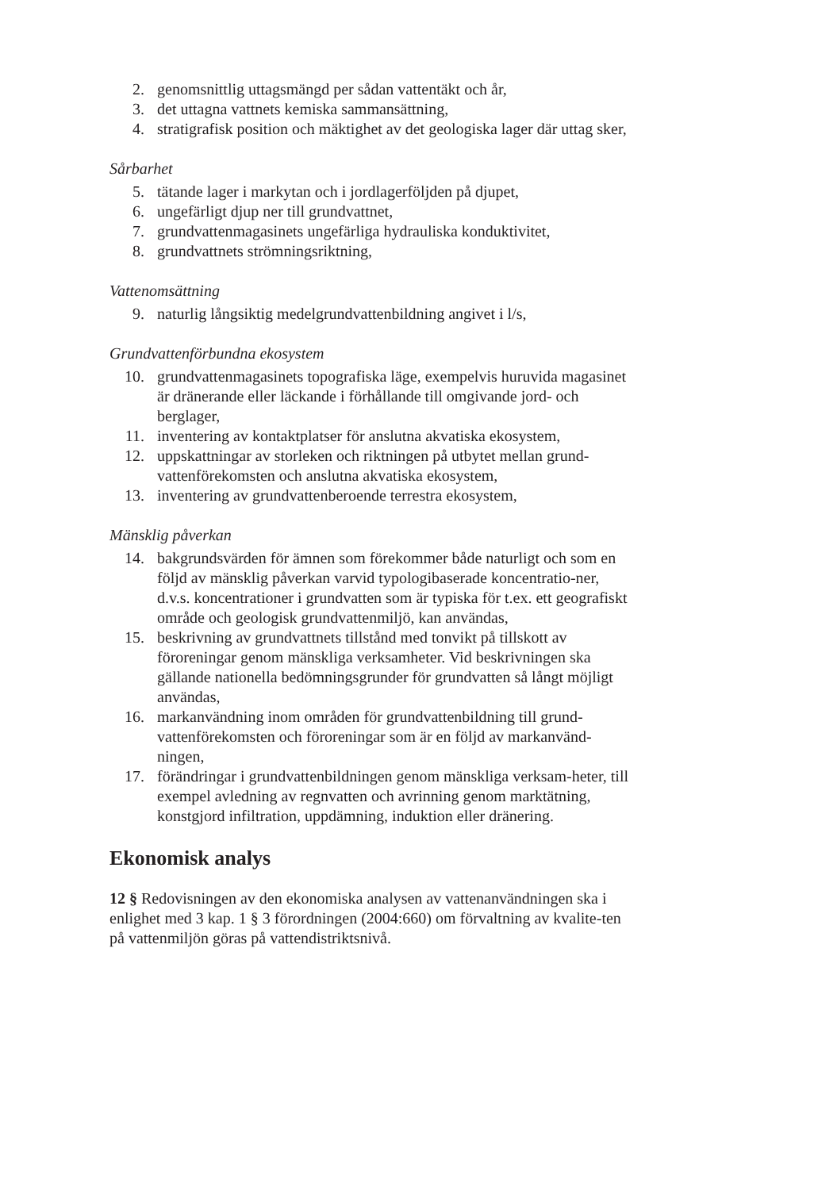2. genomsnittlig uttagsmängd per sådan vattentäkt och år,
3. det uttagna vattnets kemiska sammansättning,
4. stratigrafisk position och mäktighet av det geologiska lager där uttag sker,
Sårbarhet
5. tätande lager i markytan och i jordlagerföljden på djupet,
6. ungefärligt djup ner till grundvattnet,
7. grundvattenmagasinets ungefärliga hydrauliska konduktivitet,
8. grundvattnets strömningsriktning,
Vattenomsättning
9. naturlig långsiktig medelgrundvattenbildning angivet i l/s,
Grundvattenförbundna ekosystem
10. grundvattenmagasinets topografiska läge, exempelvis huruvida magasinet är dränerande eller läckande i förhållande till omgivande jord- och berglager,
11. inventering av kontaktplatser för anslutna akvatiska ekosystem,
12. uppskattningar av storleken och riktningen på utbytet mellan grund-vattenförekomsten och anslutna akvatiska ekosystem,
13. inventering av grundvattenberoende terrestra ekosystem,
Mänsklig påverkan
14. bakgrundsvärden för ämnen som förekommer både naturligt och som en följd av mänsklig påverkan varvid typologibaserade koncentratio-ner, d.v.s. koncentrationer i grundvatten som är typiska för t.ex. ett geografiskt område och geologisk grundvattenmiljö, kan användas,
15. beskrivning av grundvattnets tillstånd med tonvikt på tillskott av föroreningar genom mänskliga verksamheter. Vid beskrivningen ska gällande nationella bedömningsgrunder för grundvatten så långt möjligt användas,
16. markanvändning inom områden för grundvattenbildning till grund-vattenförekomsten och föroreningar som är en följd av markanvänd-ningen,
17. förändringar i grundvattenbildningen genom mänskliga verksam-heter, till exempel avledning av regnvatten och avrinning genom marktätning, konstgjord infiltration, uppdämning, induktion eller dränering.
Ekonomisk analys
12 § Redovisningen av den ekonomiska analysen av vattenanvändningen ska i enlighet med 3 kap. 1 § 3 förordningen (2004:660) om förvaltning av kvalite-ten på vattenmiljön göras på vattendistriktsnivå.